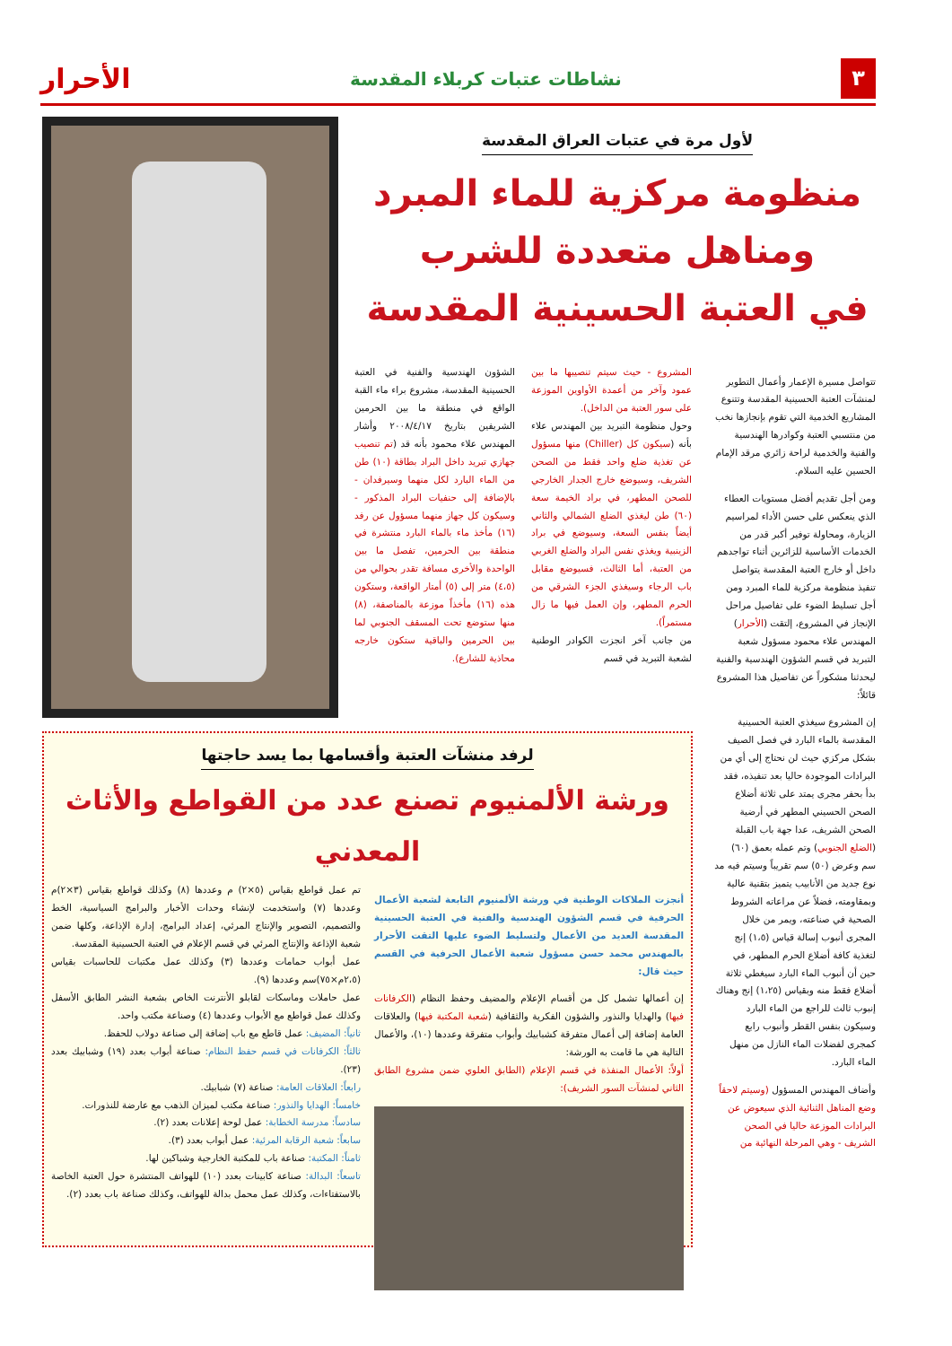٣ نشاطات عتبات كربلاء المقدسة الأحرار
تتواصل مسيرة الإعمار وأعمال التطوير لمنشآت العتبة الحسينية المقدسة وتتنوع المشاريع الخدمية التي تقوم بإنجازها نخب من منتسبي العتبة وكوادرها الهندسية والفنية والخدمية لراحة زائري مرقد الإمام الحسين عليه السلام.
ومن أجل تقديم أفضل مستويات العطاء الذي ينعكس على حسن الأداء لمراسيم الزيارة، ومحاولة توفير أكبر قدر من الخدمات الأساسية للزائرين أثناء تواجدهم داخل أو خارج العتبة المقدسة يتواصل تنفيذ منظومة مركزية للماء المبرد ومن أجل تسليط الضوء على تفاصيل مراحل الإنجاز في المشروع، إلتقت (الأحرار) المهندس علاء محمود مسؤول شعبة التبريد في قسم الشؤون الهندسية والفنية ليحدثنا مشكوراً عن تفاصيل هذا المشروع قائلاً:
إن المشروع سيغذي العتبة الحسينية المقدسة بالماء البارد في فصل الصيف بشكل مركزي حيث لن نحتاج إلى أي من البرادات الموجودة حاليا بعد تنفيذه، فقد بدأ بحفر مجرى يمتد على ثلاثة أضلاع الصحن الحسيني المطهر في أرضية الصحن الشريف، عدا جهة باب القبلة (الضلع الجنوبي) وتم عمله بعمق (٦٠) سم وعرض (٥٠) سم تقريباً وسيتم فيه مد نوع جديد من الأنابيب يتميز بتقنية عالية وبمقاومته، فضلاً عن مراعاته الشروط الصحية في صناعته، ويمر من خلال المجرى أنبوب إسالة قياس (١،٥) إنج لتغذية كافة أضلاع الحرم المطهر، في حين أن أنبوب الماء البارد سيغطي ثلاثة أضلاع فقط منه وبقياس (١،٢٥) إنج وهناك إنبوب ثالث للراجع من الماء البارد وسيكون بنفس القطر وأنبوب رابع كمجرى لفضلات الماء النازل من منهل الماء البارد.
وأضاف المهندس المسؤول (وسيتم لاحقاً وضع المناهل الثنائية الذي سيعوض عن البرادات الموزعة حاليا في الصحن الشريف - وهي المرحلة النهائية من
لأول مرة في عتبات العراق المقدسة
منظومة مركزية للماء المبرد
ومناهل متعددة للشرب
في العتبة الحسينية المقدسة
المشروع - حيث سيتم تنصيبها ما بين عمود وآخر من أعمدة الأواوين الموزعة على سور العتبة من الداخل).
وحول منظومة التبريد بين المهندس علاء بأنه (سيكون كل (Chiller) منها مسؤول عن تغذية ضلع واحد فقط من الصحن الشريف، وسيوضع خارج الجدار الخارجي للصحن المطهر، في براد الخيمة سعة (٦٠) طن ليغذي الضلع الشمالي والثاني أيضاً بنفس السعة، وسيوضع في براد الزينبية ويغذي نفس البراد والضلع الغربي من العتبة، أما الثالث، فسيوضع مقابل باب الرجاء وسيغذي الجزء الشرقي من الحرم المطهر، وإن العمل فيها ما زال مستمراً).
من جانب آخر انجزت الكوادر الوطنية لشعبة التبريد في قسم
الشؤون الهندسية والفنية في العتبة الحسينية المقدسة، مشروع براء ماء القبة الواقع في منطقة ما بين الحرمين الشريفين بتاريخ ٢٠٠٨/٤/١٧ وأشار المهندس علاء محمود بأنه قد (تم تنصيب جهازي تبريد داخل البراد بطاقة (١٠) طن من الماء البارد لكل منهما وسيرفدان - بالإضافة إلى حنفيات البراد المذكور - وسيكون كل جهاز منهما مسؤول عن رفد (١٦) مأخذ ماء بالماء البارد منتشرة في منطقة بين الحرمين، تفصل ما بين الواحدة والأخرى مسافة تقدر بحوالي من (٤،٥) متر إلى (٥) أمتار الواقعة، وستكون هذه (١٦) مأخذاً موزعة بالمناصفة، (٨) منها ستوضع تحت المسقف الجنوبي لما بين الحرمين والباقية ستكون خارجه محاذية للشارع).
لرفد منشآت العتبة وأقسامها بما يسد حاجتها
ورشة الألمنيوم تصنع عدد من القواطع والأثاث المعدني
أنجزت الملاكات الوطنية في ورشة الألمنيوم التابعة لشعبة الأعمال الحرفية في قسم الشؤون الهندسية والفنية في العتبة الحسينية المقدسة العديد من الأعمال ولتسليط الضوء عليها التقت الأحرار بالمهندس محمد حسن مسؤول شعبة الأعمال الحرفية في القسم حيث قال:
إن أعمالها تشمل كل من أقسام الإعلام والمضيف وحفظ النظام (الكرفانات فيها) والهدايا والنذور والشؤون الفكرية والثقافية (شعبة المكتبة فيها) والعلاقات العامة إضافة إلى أعمال متفرقة كشبابيك وأبواب متفرقة وعددها (١٠)، والأعمال التالية هي ما قامت به الورشة:
أولاً: الأعمال المنفذة في قسم الإعلام (الطابق العلوي ضمن مشروع الطابق الثاني لمنشآت السور الشريف):
تم عمل قواطع بقياس (٥×٢) م وعددها (٨) وكذلك قواطع بقياس (٣×٢)م وعددها (٧) واستخدمت لإنشاء وحدات الأخبار والبرامج السياسية، الخط والتصميم، التصوير والإنتاج المرئي، إعداد البرامج، إدارة الإذاعة، وكلها ضمن شعبة الإذاعة والإنتاج المرئي في قسم الإعلام في العتبة الحسينية المقدسة.
عمل أبواب حمامات وعددها (٣) وكذلك عمل مكتبات للحاسبات بقياس (٢،٥م×٧٥)سم وعددها (٩).
عمل حاملات وماسكات لقابلو الأنترنت الخاص بشعبة النشر الطابق الأسفل وكذلك عمل قواطع مع الأبواب وعددها (٤) وصناعة مكتب واحد.
ثانياً: المضيف: عمل قاطع مع باب إضافة إلى صناعة دولاب للحفظ.
ثالثاً: الكرفانات في قسم حفظ النظام: صناعة أبواب بعدد (١٩) وشبابيك بعدد (٢٣).
رابعاً: العلاقات العامة: صناعة (٧) شبابيك.
خامساً: الهدايا والنذور: صناعة مكتب لميزان الذهب مع عارضة للنذورات.
سادساً: مدرسة الخطابة: عمل لوحة إعلانات بعدد (٢).
سابعاً: شعبة الرقابة المرئية: عمل أبواب بعدد (٣).
ثامناً: المكتبة: صناعة باب للمكتبة الخارجية وشباكين لها.
تاسعاً: البدالة: صناعة كابينات بعدد (١٠) للهواتف المنتشرة حول العتبة الخاصة بالاستفتاءات، وكذلك عمل محمل بدالة للهواتف، وكذلك صناعة باب بعدد (٢).